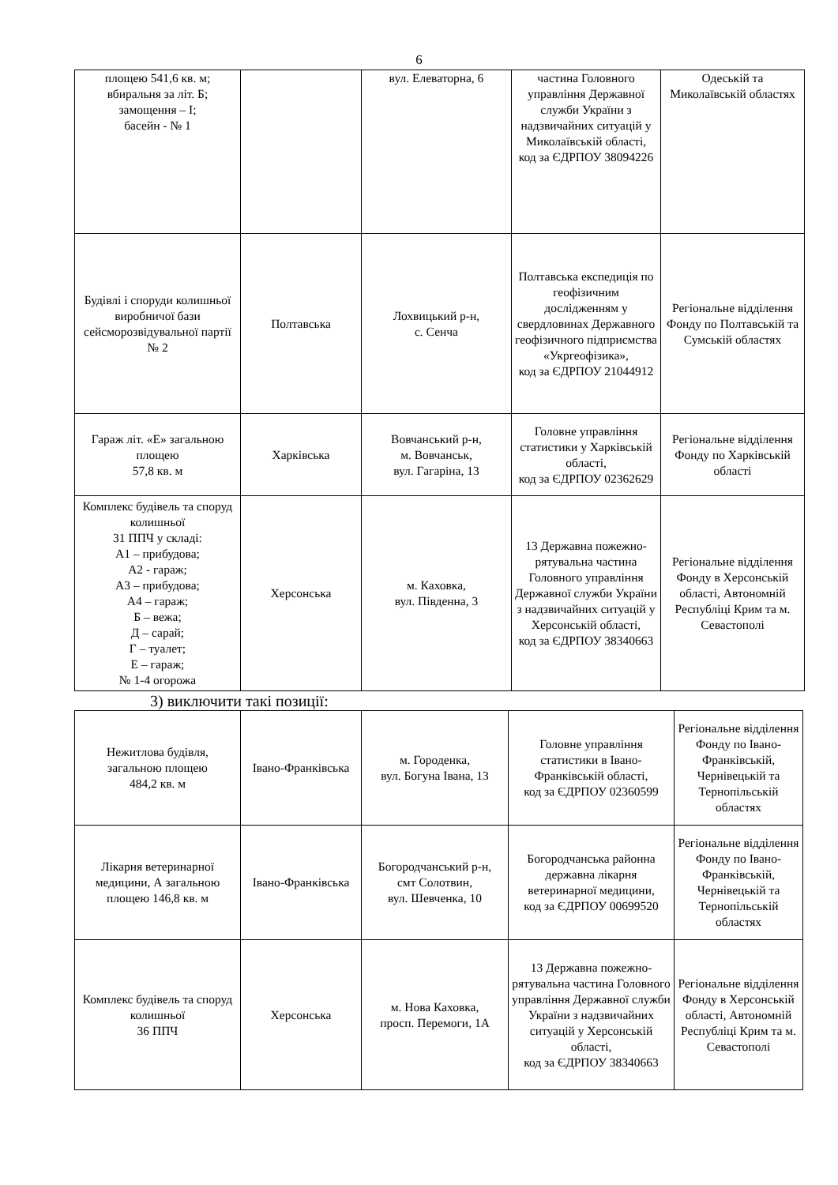6
| площею 541,6 кв. м; вбиральня за літ. Б; замощення – І; басейн - № 1 | | вул. Елеваторна, 6 | частина Головного управління Державної служби України з надзвичайних ситуацій у Миколаївській області, код за ЄДРПОУ 38094226 | Одеській та Миколаївській областях |
| Будівлі і споруди колишньої виробничої бази сейсморозвідувальної партії № 2 | Полтавська | Лохвицький р-н, с. Сенча | Полтавська експедиція по геофізичним дослідженням у свердловинах Державного геофізичного підприємства «Укргеофізика», код за ЄДРПОУ 21044912 | Регіональне відділення Фонду по Полтавській та Сумській областях |
| Гараж літ. «Е» загальною площею 57,8 кв. м | Харківська | Вовчанський р-н, м. Вовчанськ, вул. Гагаріна, 13 | Головне управління статистики у Харківській області, код за ЄДРПОУ 02362629 | Регіональне відділення Фонду по Харківській області |
| Комплекс будівель та споруд колишньої 31 ППЧ у складі: А1 – прибудова; А2 - гараж; А3 – прибудова; А4 – гараж; Б – вежа; Д – сарай; Г – туалет; Е – гараж; № 1-4 огорожа | Херсонська | м. Каховка, вул. Південна, 3 | 13 Державна пожежно-рятувальна частина Головного управління Державної служби України з надзвичайних ситуацій у Херсонській області, код за ЄДРПОУ 38340663 | Регіональне відділення Фонду в Херсонській області, Автономній Республіці Крим та м. Севастополі |
3) виключити такі позиції:
| Нежитлова будівля, загальною площею 484,2 кв. м | Івано-Франківська | м. Городенка, вул. Богуна Івана, 13 | Головне управління статистики в Івано-Франківській області, код за ЄДРПОУ 02360599 | Регіональне відділення Фонду по Івано-Франківській, Чернівецькій та Тернопільській областях |
| Лікарня ветеринарної медицини, А загальною площею 146,8 кв. м | Івано-Франківська | Богородчанський р-н, смт Солотвин, вул. Шевченка, 10 | Богородчанська районна державна лікарня ветеринарної медицини, код за ЄДРПОУ 00699520 | Регіональне відділення Фонду по Івано-Франківській, Чернівецькій та Тернопільській областях |
| Комплекс будівель та споруд колишньої 36 ППЧ | Херсонська | м. Нова Каховка, просп. Перемоги, 1А | 13 Державна пожежно-рятувальна частина Головного управління Державної служби України з надзвичайних ситуацій у Херсонській області, код за ЄДРПОУ 38340663 | Регіональне відділення Фонду в Херсонській області, Автономній Республіці Крим та м. Севастополі |